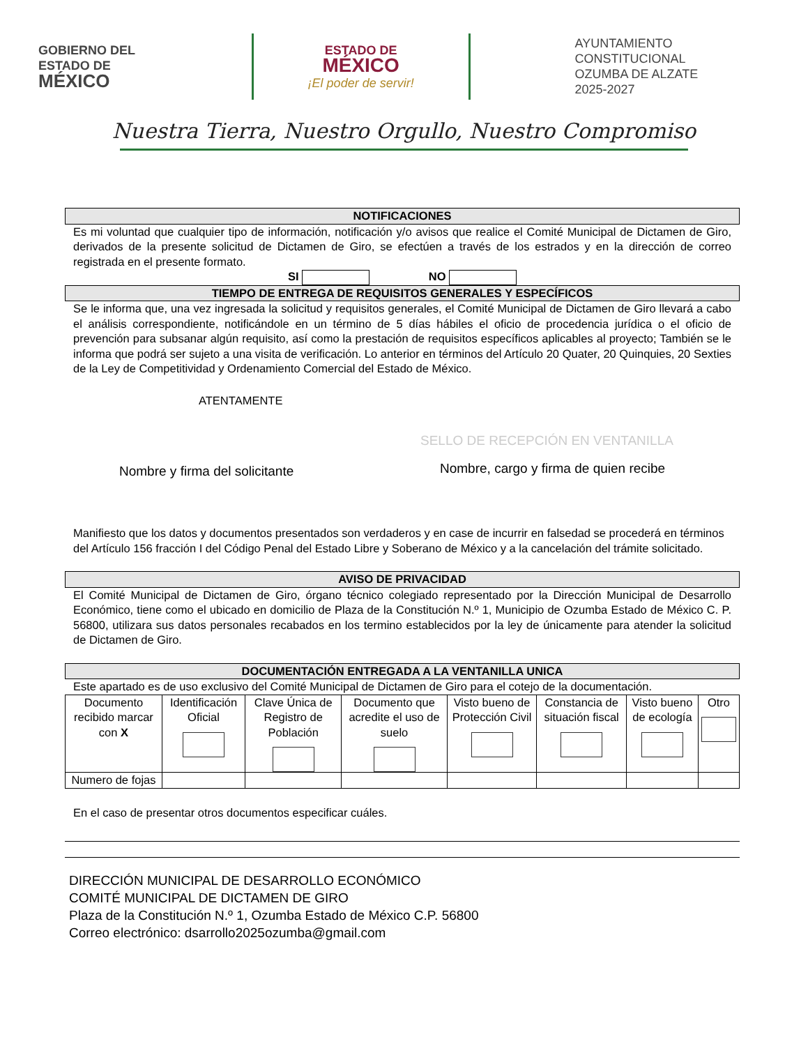GOBIERNO DEL
ESTADO DE
MÉXICO
ESTADO DE
MÉXICO
¡El poder de servir!
AYUNTAMIENTO CONSTITUCIONAL
OZUMBA DE ALZATE
2025-2027
Nuestra Tierra, Nuestro Orgullo, Nuestro Compromiso
NOTIFICACIONES
Es mi voluntad que cualquier tipo de información, notificación y/o avisos que realice el Comité Municipal de Dictamen de Giro, derivados de la presente solicitud de Dictamen de Giro, se efectúen a través de los estrados y en la dirección de correo registrada en el presente formato.
SI NO
TIEMPO DE ENTREGA DE REQUISITOS GENERALES Y ESPECÍFICOS
Se le informa que, una vez ingresada la solicitud y requisitos generales, el Comité Municipal de Dictamen de Giro llevará a cabo el análisis correspondiente, notificándole en un término de 5 días hábiles el oficio de procedencia jurídica o el oficio de prevención para subsanar algún requisito, así como la prestación de requisitos específicos aplicables al proyecto; También se le informa que podrá ser sujeto a una visita de verificación. Lo anterior en términos del Artículo 20 Quater, 20 Quinquies, 20 Sexties de la Ley de Competitividad y Ordenamiento Comercial del Estado de México.
ATENTAMENTE
SELLO DE RECEPCIÓN EN VENTANILLA
Nombre y firma del solicitante
Nombre, cargo y firma de quien recibe
Manifiesto que los datos y documentos presentados son verdaderos y en case de incurrir en falsedad se procederá en términos del Artículo 156 fracción I del Código Penal del Estado Libre y Soberano de México y a la cancelación del trámite solicitado.
AVISO DE PRIVACIDAD
El Comité Municipal de Dictamen de Giro, órgano técnico colegiado representado por la Dirección Municipal de Desarrollo Económico, tiene como el ubicado en domicilio de Plaza de la Constitución N.º 1, Municipio de Ozumba Estado de México C. P. 56800, utilizara sus datos personales recabados en los termino establecidos por la ley de únicamente para atender la solicitud de Dictamen de Giro.
DOCUMENTACIÓN ENTREGADA A LA VENTANILLA UNICA
Este apartado es de uso exclusivo del Comité Municipal de Dictamen de Giro para el cotejo de la documentación.
| Documento recibido marcar con X | Identificación Oficial | Clave Única de Registro de Población | Documento que acredite el uso de suelo | Visto bueno de Protección Civil | Constancia de situación fiscal | Visto bueno de ecología | Otro |
| Numero de fojas | | | | | | | |
En el caso de presentar otros documentos especificar cuáles.
DIRECCIÓN MUNICIPAL DE DESARROLLO ECONÓMICO
COMITÉ MUNICIPAL DE DICTAMEN DE GIRO
Plaza de la Constitución N.º 1, Ozumba Estado de México C.P. 56800
Correo electrónico: dsarrollo2025ozumba@gmail.com